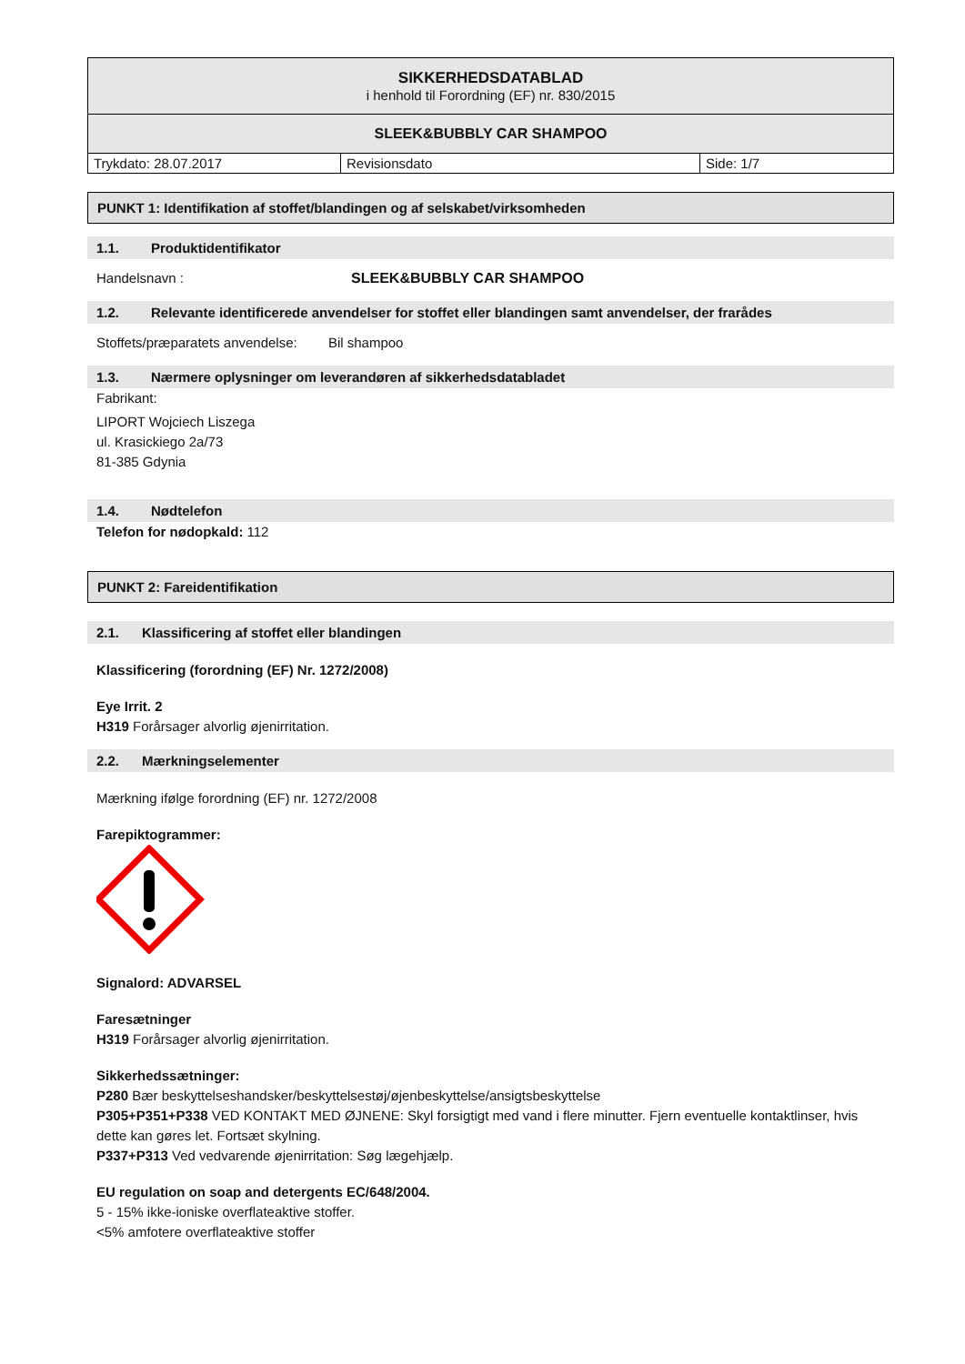| SIKKERHEDSDATABLAD i henhold til Forordning (EF) nr. 830/2015 | | |
| SLEEK&BUBBLY CAR SHAMPOO | | |
| Trykdato: 28.07.2017 | Revisionsdato | Side: 1/7 |
PUNKT 1: Identifikation af stoffet/blandingen og af selskabet/virksomheden
1.1. Produktidentifikator
Handelsnavn : SLEEK&BUBBLY CAR SHAMPOO
1.2. Relevante identificerede anvendelser for stoffet eller blandingen samt anvendelser, der frarådes
Stoffets/præparatets anvendelse: Bil shampoo
1.3. Nærmere oplysninger om leverandøren af sikkerhedsdatabladet
Fabrikant:
LIPORT Wojciech Liszega
ul. Krasickiego 2a/73
81-385 Gdynia
1.4. Nødtelefon
Telefon for nødopkald: 112
PUNKT 2: Fareidentifikation
2.1. Klassificering af stoffet eller blandingen
Klassificering (forordning (EF) Nr. 1272/2008)
Eye Irrit. 2
H319 Forårsager alvorlig øjenirritation.
2.2. Mærkningselementer
Mærkning ifølge forordning (EF) nr. 1272/2008
Farepiktogrammer:
Signalord: ADVARSEL
Faresætninger
H319 Forårsager alvorlig øjenirritation.
Sikkerhedssætninger:
P280 Bær beskyttelseshandsker/beskyttelsestøj/øjenbeskyttelse/ansigtsbeskyttelse
P305+P351+P338 VED KONTAKT MED ØJNENE: Skyl forsigtigt med vand i flere minutter. Fjern eventuelle kontaktlinser, hvis dette kan gøres let. Fortsæt skylning.
P337+P313 Ved vedvarende øjenirritation: Søg lægehjælp.
EU regulation on soap and detergents EC/648/2004.
5 - 15% ikke-ioniske overflateaktive stoffer.
<5% amfotere overflateaktive stoffer